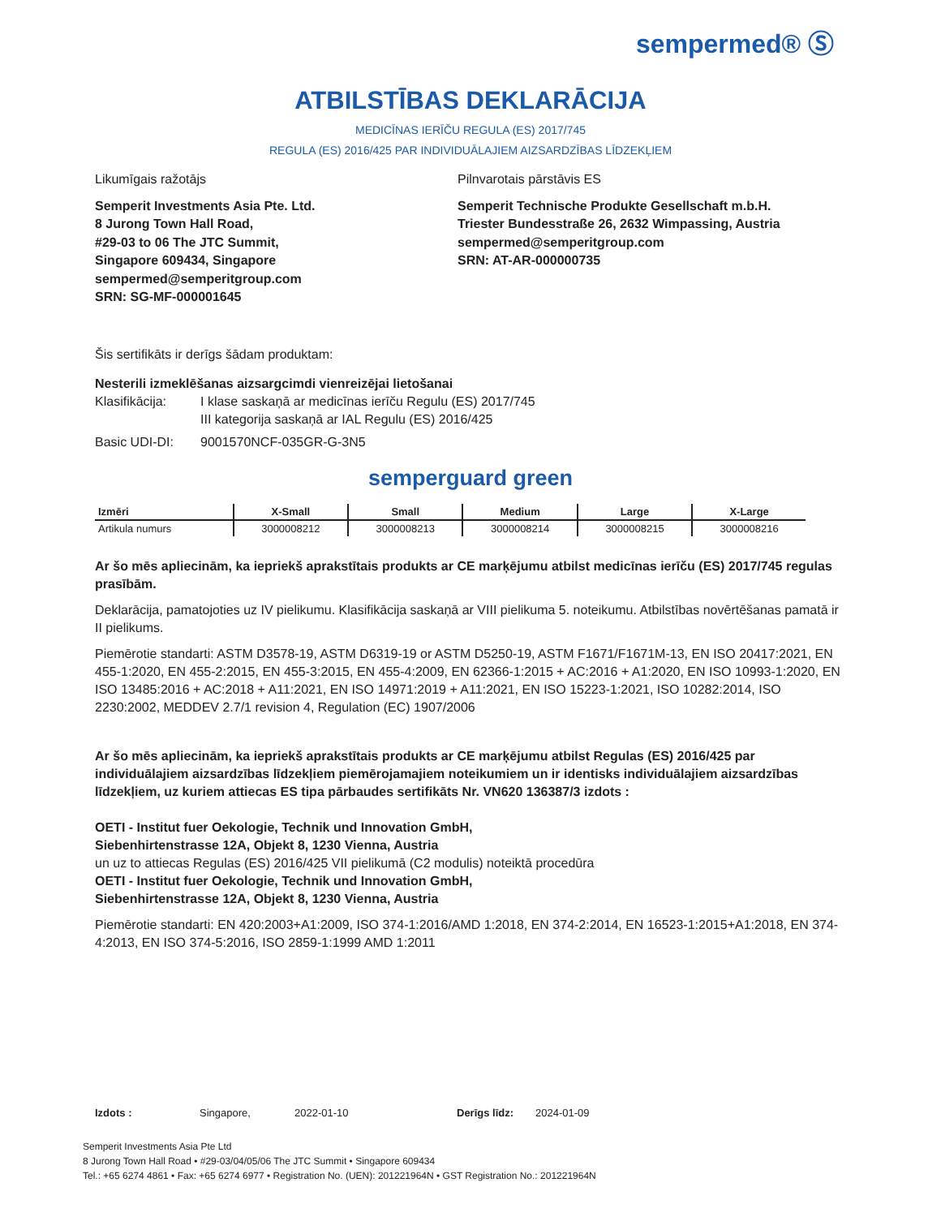sempermed® Ⓢ
ATBILSTĪBAS DEKLARĀCIJA
MEDICĪNAS IERĪČU REGULA (ES) 2017/745
REGULA (ES) 2016/425 PAR INDIVIDUĀLAJIEM AIZSARDZĪBAS LĪDZEKĻIEM
Likumīgais ražotājs
Semperit Investments Asia Pte. Ltd.
8 Jurong Town Hall Road,
#29-03 to 06 The JTC Summit,
Singapore 609434, Singapore
sempermed@semperitgroup.com
SRN: SG-MF-000001645
Pilnvarotais pārstāvis ES
Semperit Technische Produkte Gesellschaft m.b.H.
Triester Bundesstraße 26, 2632 Wimpassing, Austria
sempermed@semperitgroup.com
SRN: AT-AR-000000735
Šis sertifikāts ir derīgs šādam produktam:
Nesterili izmeklēšanas aizsargcimdi vienreizējai lietošanai
Klasifikācija: I klase saskaņā ar medicīnas ierīču Regulu (ES) 2017/745
III kategorija saskaņā ar IAL Regulu (ES) 2016/425
Basic UDI-DI: 9001570NCF-035GR-G-3N5
semperguard green
| Izmēri | X-Small | Small | Medium | Large | X-Large |
| --- | --- | --- | --- | --- | --- |
| Artikula numurs | 3000008212 | 3000008213 | 3000008214 | 3000008215 | 3000008216 |
Ar šo mēs apliecinām, ka iepriekš aprakstītais produkts ar CE marķējumu atbilst medicīnas ierīču (ES) 2017/745 regulas prasībām.
Deklarācija, pamatojoties uz IV pielikumu. Klasifikācija saskaņā ar VIII pielikuma 5. noteikumu. Atbilstības novērtēšanas pamatā ir II pielikums.
Piemērotie standarti: ASTM D3578-19, ASTM D6319-19 or ASTM D5250-19, ASTM F1671/F1671M-13, EN ISO 20417:2021, EN 455-1:2020, EN 455-2:2015, EN 455-3:2015, EN 455-4:2009, EN 62366-1:2015 + AC:2016 + A1:2020, EN ISO 10993-1:2020, EN ISO 13485:2016 + AC:2018 + A11:2021, EN ISO 14971:2019 + A11:2021, EN ISO 15223-1:2021, ISO 10282:2014, ISO 2230:2002, MEDDEV 2.7/1 revision 4, Regulation (EC) 1907/2006
Ar šo mēs apliecinām, ka iepriekš aprakstītais produkts ar CE marķējumu atbilst Regulas (ES) 2016/425 par individuālajiem aizsardzības līdzekļiem piemērojamajiem noteikumiem un ir identisks individuālajiem aizsardzības līdzekļiem, uz kuriem attiecas ES tipa pārbaudes sertifikāts Nr. VN620 136387/3 izdots :
OETI - Institut fuer Oekologie, Technik und Innovation GmbH,
Siebenhirtenstrasse 12A, Objekt 8, 1230 Vienna, Austria
un uz to attiecas Regulas (ES) 2016/425 VII pielikumā (C2 modulis) noteiktā procedūra
OETI - Institut fuer Oekologie, Technik und Innovation GmbH,
Siebenhirtenstrasse 12A, Objekt 8, 1230 Vienna, Austria
Piemērotie standarti: EN 420:2003+A1:2009, ISO 374-1:2016/AMD 1:2018, EN 374-2:2014, EN 16523-1:2015+A1:2018, EN 374-4:2013, EN ISO 374-5:2016, ISO 2859-1:1999 AMD 1:2011
Izdots : Singapore, 2022-01-10 Derīgs līdz: 2024-01-09
Semperit Investments Asia Pte Ltd
8 Jurong Town Hall Road • #29-03/04/05/06 The JTC Summit • Singapore 609434
Tel.: +65 6274 4861 • Fax: +65 6274 6977 • Registration No. (UEN): 201221964N • GST Registration No.: 201221964N